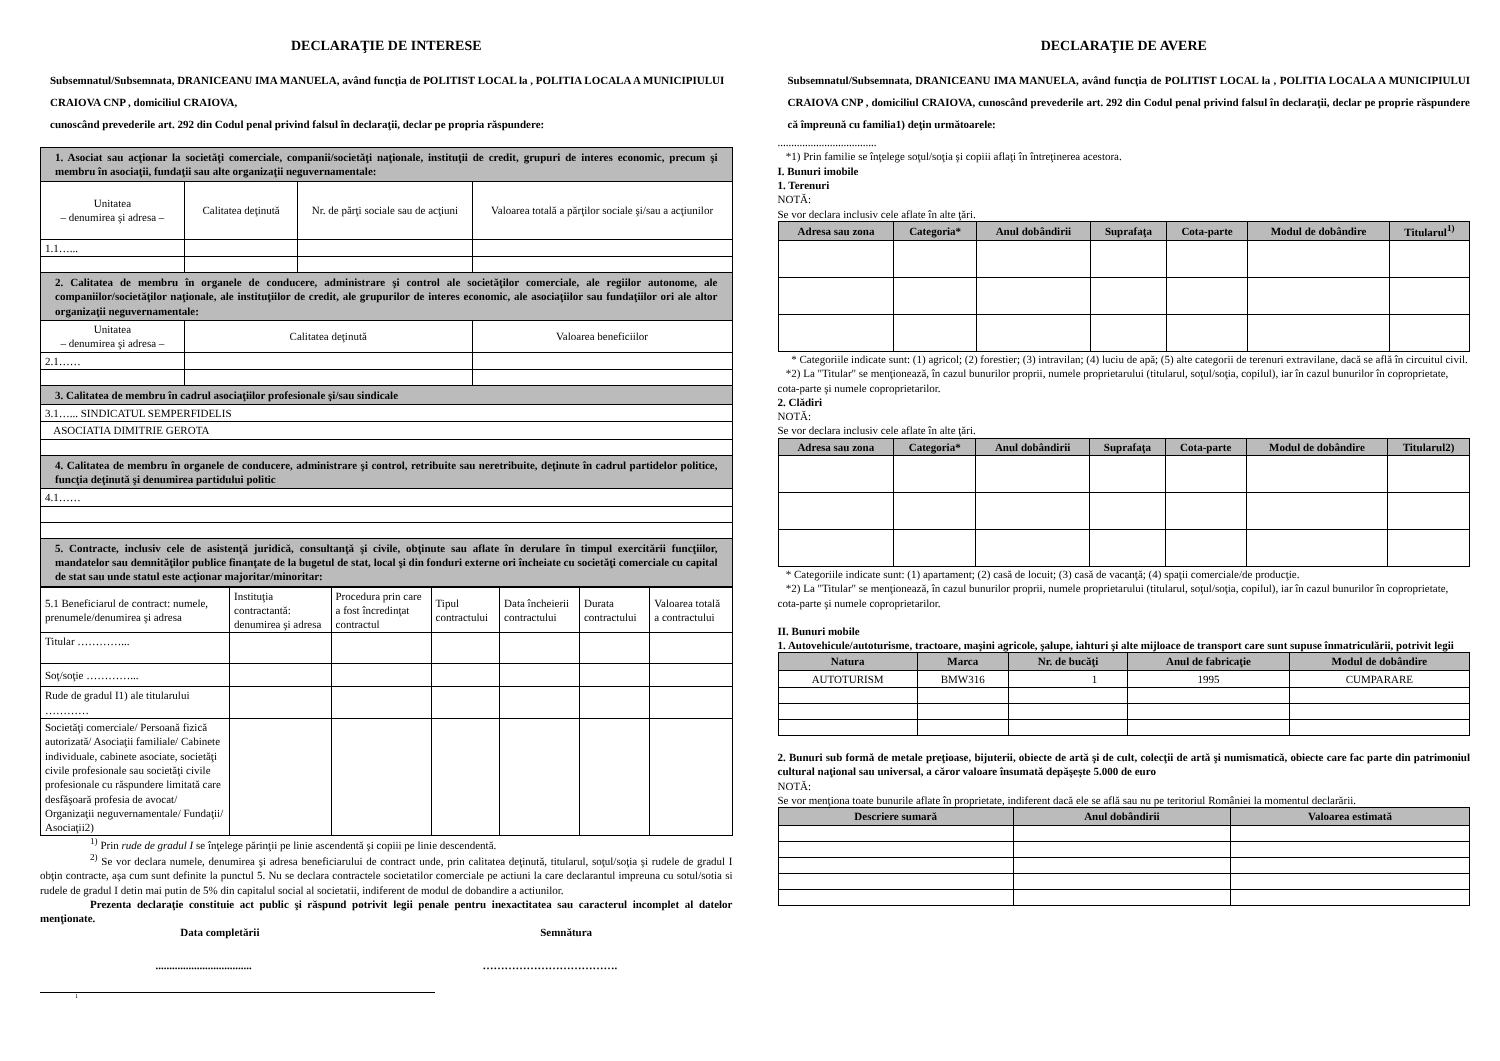DECLARAŢIE DE INTERESE
Subsemnatul/Subsemnata, DRANICEANU IMA MANUELA, având funcţia de POLITIST LOCAL la , POLITIA LOCALA A MUNICIPIULUI CRAIOVA CNP , domiciliul CRAIOVA,
cunoscând prevederile art. 292 din Codul penal privind falsul în declaraţii, declar pe propria răspundere:
| 1. Asociat sau acţionar la societăţi comerciale, companii/societăţi naţionale, instituţii de credit, grupuri de interes economic, precum şi membru în asociaţii, fundaţii sau alte organizaţii neguvernamentale: | | | |
| Unitatea – denumirea şi adresa – | Calitatea deţinută | Nr. de părţi sociale sau de acţiuni | Valoarea totală a părţilor sociale şi/sau a acţiunilor |
| 1.1…... | | | |
| 2. Calitatea de membru în organele de conducere, administrare şi control ale societăţilor comerciale, ale regiilor autonome, ale companiilor/societăţilor naţionale, ale instituţiilor de credit, ale grupurilor de interes economic, ale asociaţiilor sau fundaţiilor ori ale altor organizaţii neguvernamentale: | | | |
| Unitatea – denumirea şi adresa – | Calitatea deţinută | | Valoarea beneficiilor |
| 2.1…… | | | |
| 3. Calitatea de membru în cadrul asociaţiilor profesionale şi/sau sindicale | | | |
| 3.1…... SINDICATUL SEMPERFIDELIS | | | |
| ASOCIATIA DIMITRIE GEROTA | | | |
| 4. Calitatea de membru în organele de conducere, administrare şi control, retribuite sau neretribuite, deţinute în cadrul partidelor politice, funcţia deţinută şi denumirea partidului politic | | | |
| 4.1…… | | | |
| 5. Contracte, inclusiv cele de asistenţă juridică, consultanţă şi civile, obţinute sau aflate în derulare în timpul exercitării funcţiilor, mandatelor sau demnităţilor publice finanţate de la bugetul de stat, local şi din fonduri externe ori încheiate cu societăţi comerciale cu capital de stat sau unde statul este acţionar majoritar/minoritar: | | | |
| 5.1 Beneficiarul de contract: numele, prenumele/denumirea şi adresa | Instituţia contractantă: denumirea şi adresa | Procedura prin care a fost încredinţat contractul | Tipul contractului | Data încheierii contractului | Durata contractului | Valoarea totală a contractului |
| Titular …………... | | | | | | |
| Soţ/soţie …………... | | | | | | |
| Rude de gradul I1) ale titularului ………… | | | | | | |
| Societăţi comerciale/ Persoană fizică autorizată/ Asociaţii familiale/ Cabinete individuale, cabinete asociate, societăţi civile profesionale sau societăţi civile profesionale cu răspundere limitată care desfăşoară profesia de avocat/ Organizaţii neguvernamentale/ Fundaţii/ Asociaţii2) | | | | | | |
<sup>1)</sup> Prin rude de gradul I se înţelege părinţii pe linie ascendentă şi copiii pe linie descendentă.
<sup>2)</sup> Se vor declara numele, denumirea şi adresa beneficiarului de contract unde, prin calitatea deţinută, titularul, soţul/soţia şi rudele de gradul I obţin contracte, aşa cum sunt definite la punctul 5. Nu se declara contractele societatilor comerciale pe actiuni la care declarantul impreuna cu sotul/sotia si rudele de gradul I detin mai putin de 5% din capitalul social al societatii, indiferent de modul de dobandire a actiunilor.
Prezenta declaraţie constituie act public şi răspund potrivit legii penale pentru inexactitatea sau caracterul incomplet al datelor menţionate.
Data completării Semnătura
................................... ……………………………….
1
DECLARAŢIE DE AVERE
Subsemnatul/Subsemnata, DRANICEANU IMA MANUELA, având funcţia de POLITIST LOCAL la , POLITIA LOCALA A MUNICIPIULUI CRAIOVA CNP , domiciliul CRAIOVA, cunoscând prevederile art. 292 din Codul penal privind falsul în declaraţii, declar pe proprie răspundere că împreună cu familia1) deţin următoarele:
....................................
*1) Prin familie se înţelege soţul/soţia şi copiii aflaţi în întreţinerea acestora.
I. Bunuri imobile
1. Terenuri
NOTĂ:
Se vor declara inclusiv cele aflate în alte ţări.
| Adresa sau zona | Categoria* | Anul dobândirii | Suprafaţa | Cota-parte | Modul de dobândire | Titularul<sup>1)</sup> |
| --- | --- | --- | --- | --- | --- | --- |
* Categoriile indicate sunt: (1) agricol; (2) forestier; (3) intravilan; (4) luciu de apă; (5) alte categorii de terenuri extravilane, dacă se află în circuitul civil.
*2) La "Titular" se menţionează, în cazul bunurilor proprii, numele proprietarului (titularul, soţul/soţia, copilul), iar în cazul bunurilor în coproprietate, cota-parte şi numele coproprietarilor.
2. Clădiri
NOTĂ:
Se vor declara inclusiv cele aflate în alte ţări.
| Adresa sau zona | Categoria* | Anul dobândirii | Suprafaţa | Cota-parte | Modul de dobândire | Titularul2) |
| --- | --- | --- | --- | --- | --- | --- |
* Categoriile indicate sunt: (1) apartament; (2) casă de locuit; (3) casă de vacanţă; (4) spaţii comerciale/de producţie.
*2) La "Titular" se menţionează, în cazul bunurilor proprii, numele proprietarului (titularul, soţul/soţia, copilul), iar în cazul bunurilor în coproprietate, cota-parte şi numele coproprietarilor.
II. Bunuri mobile
1. Autovehicule/autoturisme, tractoare, maşini agricole, şalupe, iahturi şi alte mijloace de transport care sunt supuse înmatriculării, potrivit legii
| Natura | Marca | Nr. de bucăţi | Anul de fabricaţie | Modul de dobândire |
| --- | --- | --- | --- | --- |
| AUTOTURISM | BMW316 | 1 | 1995 | CUMPARARE |
2. Bunuri sub formă de metale preţioase, bijuterii, obiecte de artă şi de cult, colecţii de artă şi numismatică, obiecte care fac parte din patrimoniul cultural naţional sau universal, a căror valoare însumată depăşeşte 5.000 de euro
NOTĂ:
Se vor menţiona toate bunurile aflate în proprietate, indiferent dacă ele se află sau nu pe teritoriul României la momentul declarării.
| Descriere sumară | Anul dobândirii | Valoarea estimată |
| --- | --- | --- |